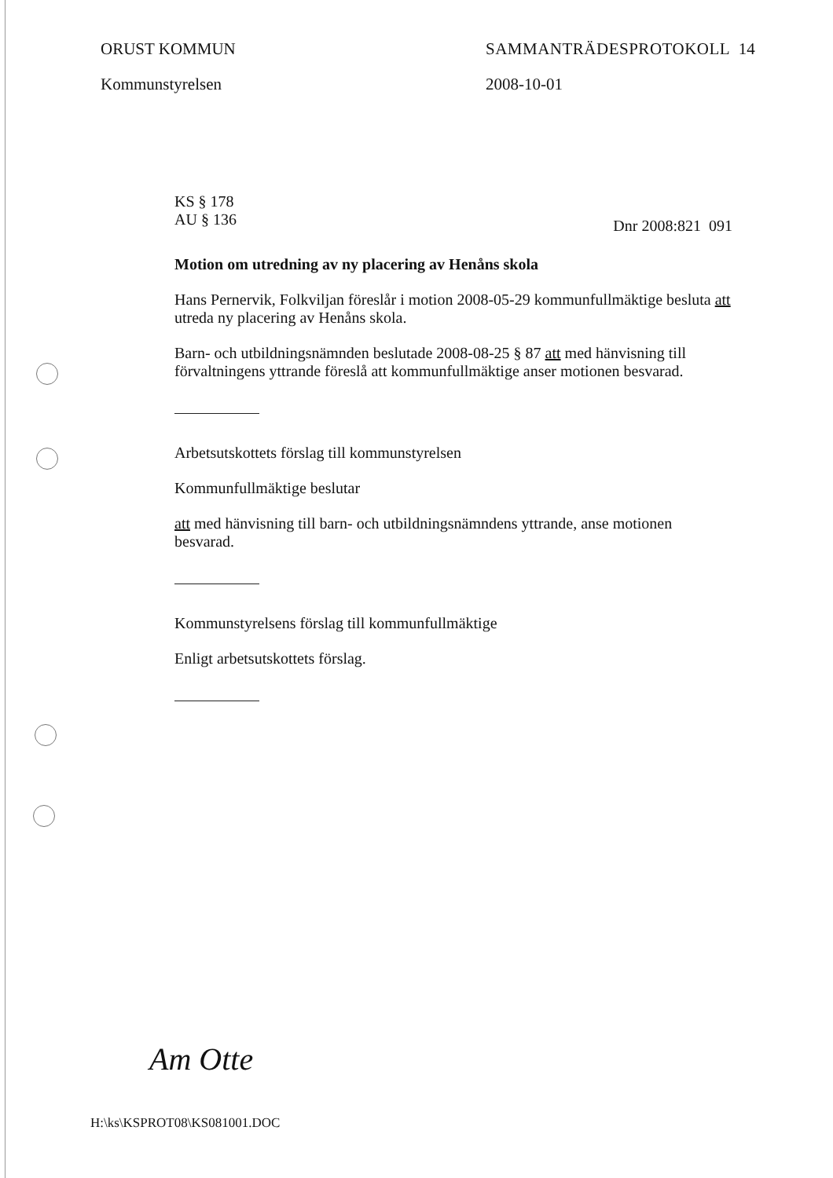ORUST KOMMUN
Kommunstyrelsen
SAMMANTRÄDESPROTOKOLL 14
2008-10-01
KS § 178
AU § 136 Dnr 2008:821 091
Motion om utredning av ny placering av Henåns skola
Hans Pernervik, Folkviljan föreslår i motion 2008-05-29 kommunfullmäktige besluta att utreda ny placering av Henåns skola.
Barn- och utbildningsnämnden beslutade 2008-08-25 § 87 att med hänvisning till förvaltningens yttrande föreslå att kommunfullmäktige anser motionen besvarad.
Arbetsutskottets förslag till kommunstyrelsen
Kommunfullmäktige beslutar
att med hänvisning till barn- och utbildningsnämndens yttrande, anse motionen besvarad.
Kommunstyrelsens förslag till kommunfullmäktige
Enligt arbetsutskottets förslag.
Am Otte
H:\ks\KSPROT08\KS081001.DOC